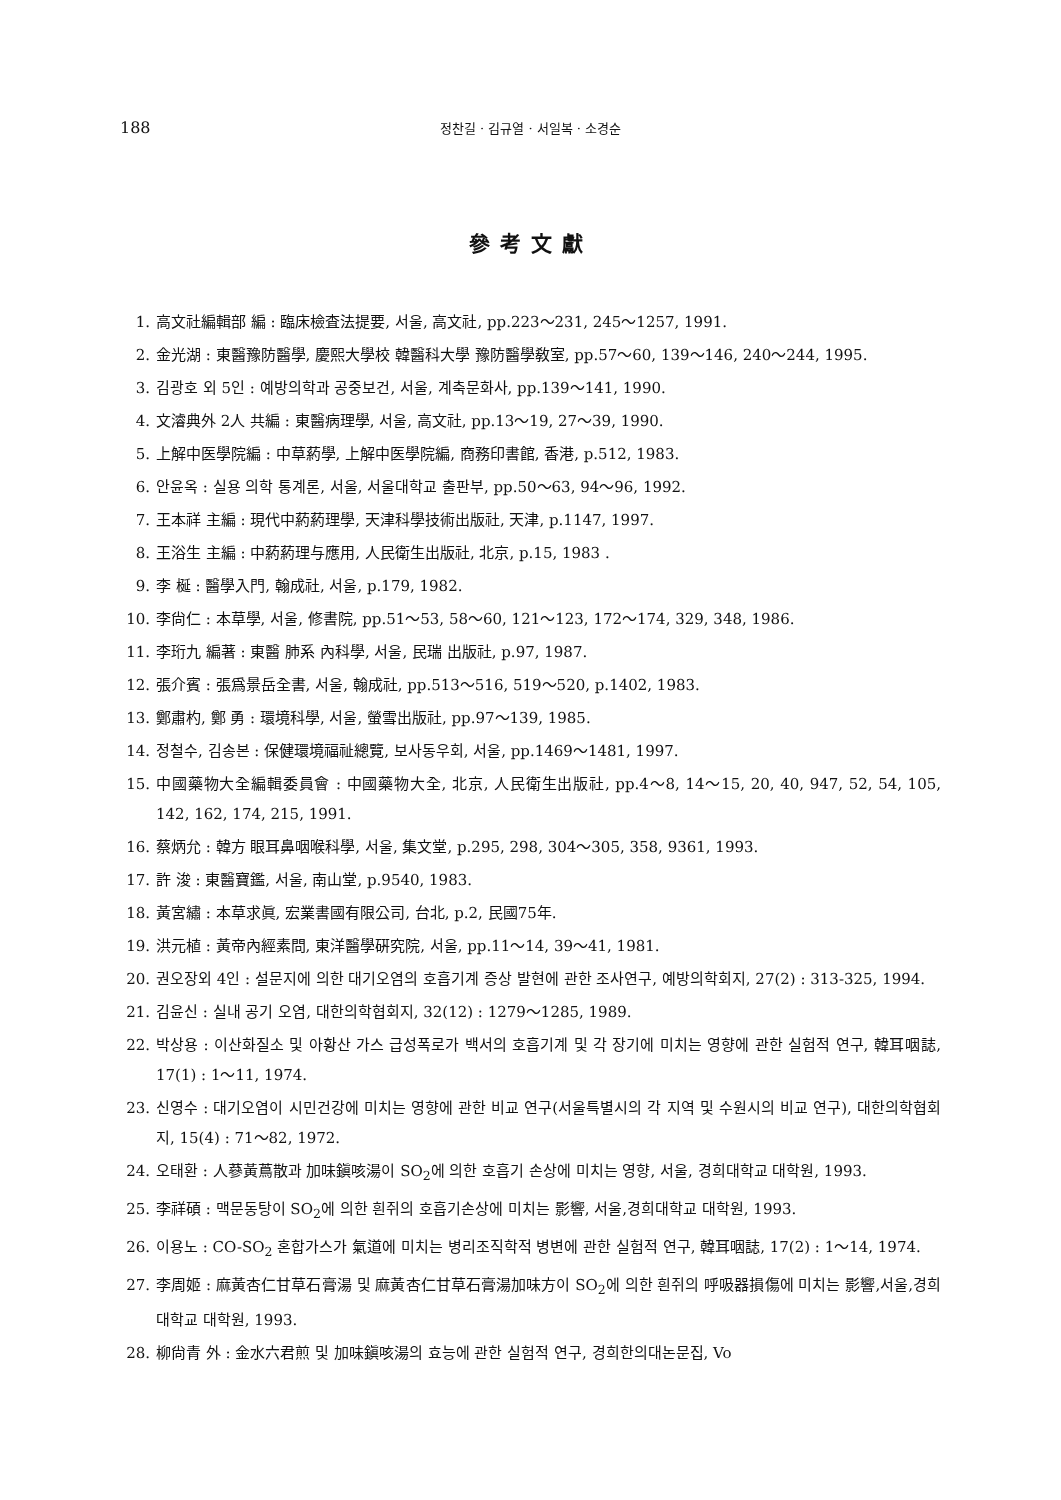188 정찬길 · 김규열 · 서일복 · 소경순
參考文獻
1. 高文社編輯部 編 : 臨床檢査法提要, 서울, 高文社, pp.223～231, 245～1257, 1991.
2. 金光湖 : 東醫豫防醫學, 慶熙大學校 韓醫科大學 豫防醫學敎室, pp.57～60, 139～146, 240～244, 1995.
3. 김광호 외 5인 : 예방의학과 공중보건, 서울, 계축문화사, pp.139～141, 1990.
4. 文濬典外 2人 共編 : 東醫病理學, 서울, 高文社, pp.13～19, 27～39, 1990.
5. 上解中医學院編 : 中草葯學, 上解中医學院編, 商務印書館, 香港, p.512, 1983.
6. 안윤옥 : 실용 의학 통계론, 서울, 서울대학교 출판부, pp.50～63, 94～96, 1992.
7. 王本祥 主編 : 現代中葯葯理學, 天津科學技術出版社, 天津, p.1147, 1997.
8. 王浴生 主編 : 中葯葯理与應用, 人民衛生出版社, 北京, p.15, 1983 .
9. 李 梴 : 醫學入門, 翰成社, 서울, p.179, 1982.
10. 李尙仁 : 本草學, 서울, 修書院, pp.51～53, 58～60, 121～123, 172～174, 329, 348, 1986.
11. 李珩九 編著 : 東醫 肺系 內科學, 서울, 民瑞 出版社, p.97, 1987.
12. 張介賓 : 張爲景岳全書, 서울, 翰成社, pp.513～516, 519～520, p.1402, 1983.
13. 鄭肅杓, 鄭 勇 : 環境科學, 서울, 螢雪出版社, pp.97～139, 1985.
14. 정철수, 김송본 : 保健環境福祉總覽, 보사동우회, 서울, pp.1469～1481, 1997.
15. 中國藥物大全編輯委員會 : 中國藥物大全, 北京, 人民衛生出版社, pp.4～8, 14～15, 20, 40, 947, 52, 54, 105, 142, 162, 174, 215, 1991.
16. 蔡炳允 : 韓方 眼耳鼻咽喉科學, 서울, 集文堂, p.295, 298, 304～305, 358, 9361, 1993.
17. 許 浚 : 東醫寶鑑, 서울, 南山堂, p.9540, 1983.
18. 黃宮繡 : 本草求眞, 宏業書國有限公司, 台北, p.2, 民國75年.
19. 洪元植 : 黃帝內經素問, 東洋醫學硏究院, 서울, pp.11～14, 39～41, 1981.
20. 권오장외 4인 : 설문지에 의한 대기오염의 호흡기계 증상 발현에 관한 조사연구, 예방의학회지, 27(2) : 313-325, 1994.
21. 김윤신 : 실내 공기 오염, 대한의학협회지, 32(12) : 1279～1285, 1989.
22. 박상용 : 이산화질소 및 아황산 가스 급성폭로가 백서의 호흡기계 및 각 장기에 미치는 영향에 관한 실험적 연구, 韓耳咽誌, 17(1) : 1～11, 1974.
23. 신영수 : 대기오염이 시민건강에 미치는 영향에 관한 비교 연구(서울특별시의 각 지역 및 수원시의 비교 연구), 대한의학협회지, 15(4) : 71～82, 1972.
24. 오태환 : 人蔘黃蔦散과 加味鎭咳湯이 SO<sub>2</sub>에 의한 호흡기 손상에 미치는 영향, 서울, 경희대학교 대학원, 1993.
25. 李祥碩 : 맥문동탕이 SO<sub>2</sub>에 의한 흰쥐의 호흡기손상에 미치는 影響, 서울,경희대학교 대학원, 1993.
26. 이용노 : CO-SO<sub>2</sub> 혼합가스가 氣道에 미치는 병리조직학적 병변에 관한 실험적 연구, 韓耳咽誌, 17(2) : 1～14, 1974.
27. 李周姬 : 麻黃杏仁甘草石膏湯 및 麻黃杏仁甘草石膏湯加味方이 SO<sub>2</sub>에 의한 흰쥐의 呼吸器損傷에 미치는 影響,서울,경희대학교 대학원, 1993.
28. 柳尙青 外 : 金水六君煎 및 加味鎭咳湯의 효능에 관한 실험적 연구, 경희한의대논문집, Vo